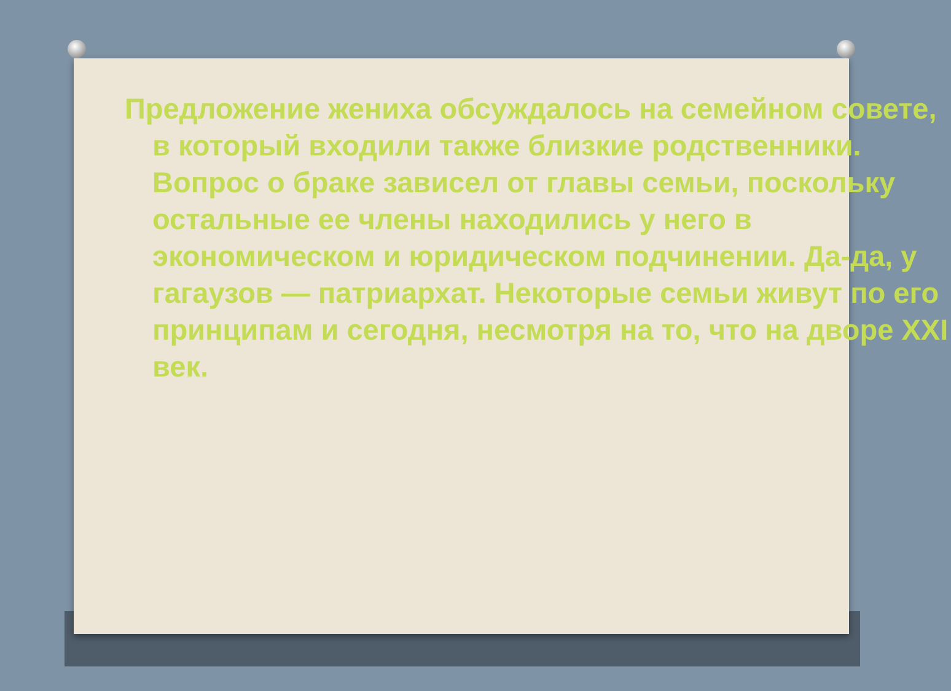Предложение жениха обсуждалось на семейном совете, в который входили также близкие родственники. Вопрос о браке зависел от главы семьи, поскольку остальные ее члены находились у него в экономическом и юридическом подчинении. Да-да, у гагаузов — патриархат. Некоторые семьи живут по его принципам и сегодня, несмотря на то, что на дворе XXI век.